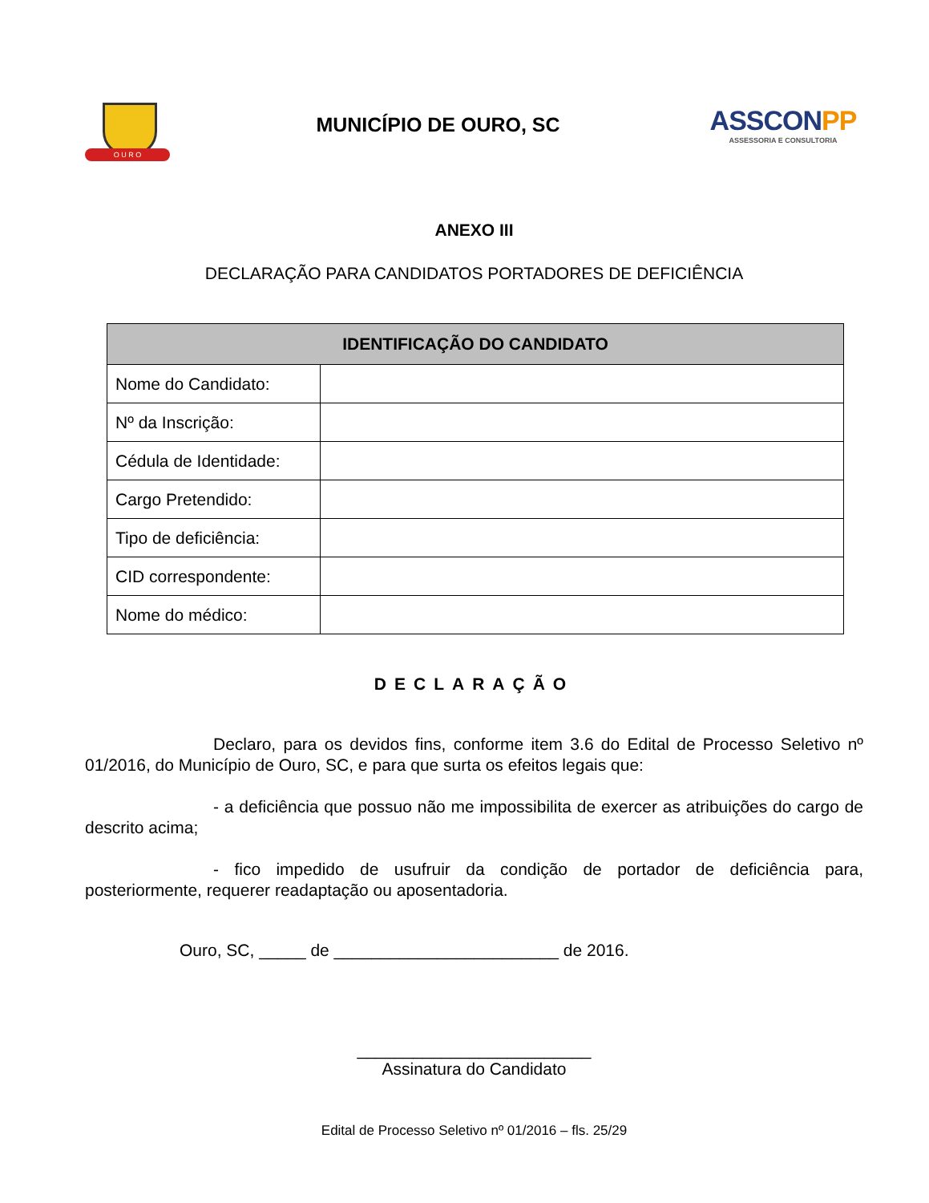O U R O
MUNICÍPIO DE OURO, SC
ASSCONPP
ASSESSORIA E CONSULTORIA
ANEXO III
DECLARAÇÃO PARA CANDIDATOS PORTADORES DE DEFICIÊNCIA
| IDENTIFICAÇÃO DO CANDIDATO | |
| --- | --- |
| Nome do Candidato: | |
| Nº da Inscrição: | |
| Cédula de Identidade: | |
| Cargo Pretendido: | |
| Tipo de deficiência: | |
| CID correspondente: | |
| Nome do médico: | |
DECLARAÇÃO
Declaro, para os devidos fins, conforme item 3.6 do Edital de Processo Seletivo nº 01/2016, do Município de Ouro, SC, e para que surta os efeitos legais que:
- a deficiência que possuo não me impossibilita de exercer as atribuições do cargo de descrito acima;
- fico impedido de usufruir da condição de portador de deficiência para, posteriormente, requerer readaptação ou aposentadoria.
Ouro, SC, _____ de ________________________ de 2016.
_________________________
Assinatura do Candidato
Edital de Processo Seletivo nº 01/2016 – fls. 25/29